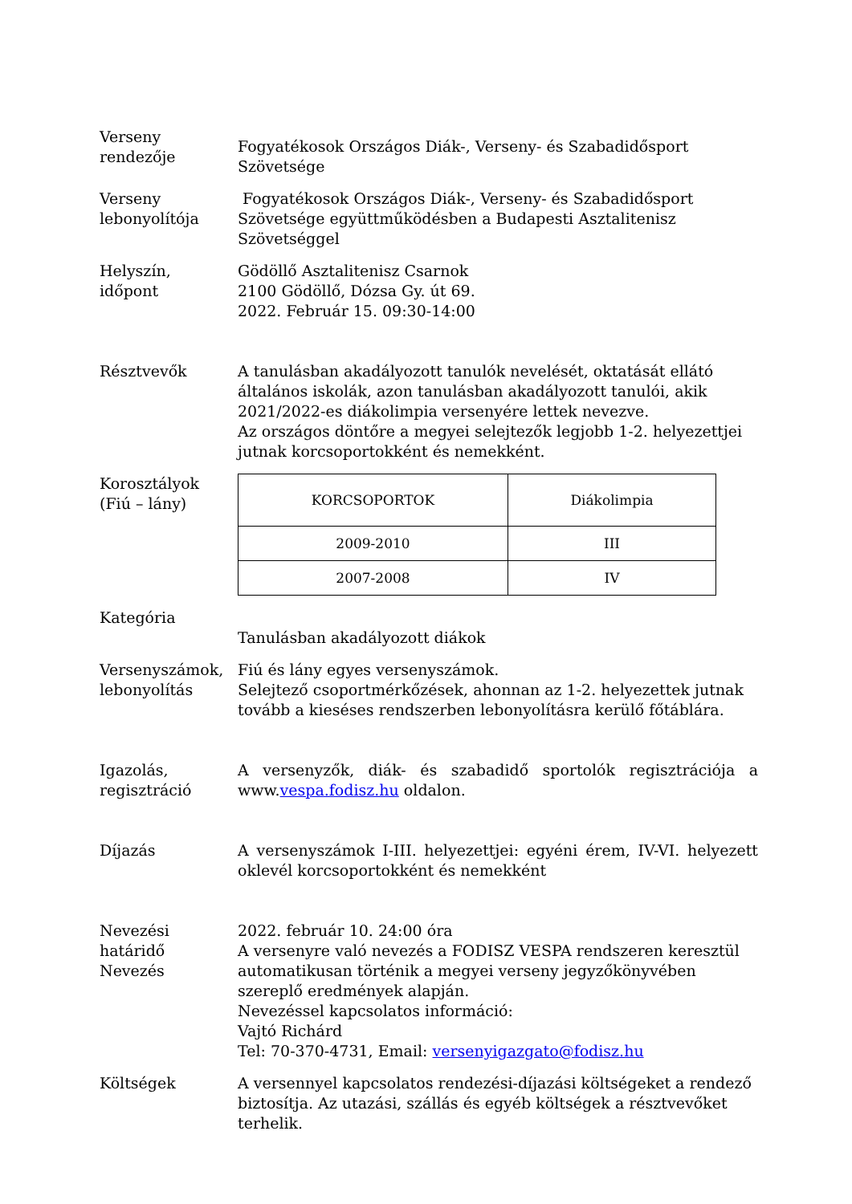Verseny
rendezője
Fogyatékosok Országos Diák-, Verseny- és Szabadidősport Szövetsége
Verseny
lebonyolítója
Fogyatékosok Országos Diák-, Verseny- és Szabadidősport Szövetsége együttműködésben a Budapesti Asztalitenisz Szövetséggel
Helyszín,
időpont
Gödöllő Asztalitenisz Csarnok
2100 Gödöllő, Dózsa Gy. út 69.
2022. Február 15. 09:30-14:00
Résztvevők A tanulásban akadályozott tanulók nevelését, oktatását ellátó általános iskolák, azon tanulásban akadályozott tanulói, akik 2021/2022-es diákolimpia versenyére lettek nevezve.
Az országos döntőre a megyei selejtezők legjobb 1-2. helyezettjei jutnak korcsoportokként és nemekként.
Korosztályok
(Fiú – lány)
| KORCSOPORTOK | Diákolimpia |
| 2009-2010 | III |
| 2007-2008 | IV |
Kategória
Tanulásban akadályozott diákok
Versenyszámok,
lebonyolítás
Fiú és lány egyes versenyszámok.
Selejtező csoportmérkőzések, ahonnan az 1-2. helyezettek jutnak tovább a kieséses rendszerben lebonyolításra kerülő főtáblára.
Igazolás,
regisztráció
A versenyzők, diák- és szabadidő sportolók regisztrációja a www.vespa.fodisz.hu oldalon.
Díjazás A versenyszámok I-III. helyezettjei: egyéni érem, IV-VI. helyezett oklevél korcsoportokként és nemekként
Nevezési
határidő
Nevezés
2022. február 10. 24:00 óra
A versenyre való nevezés a FODISZ VESPA rendszeren keresztül automatikusan történik a megyei verseny jegyzőkönyvében szereplő eredmények alapján.
Nevezéssel kapcsolatos információ:
Vajtó Richárd
Tel: 70-370-4731, Email: versenyigazgato@fodisz.hu
Költségek A versennyel kapcsolatos rendezési-díjazási költségeket a rendező biztosítja. Az utazási, szállás és egyéb költségek a résztvevőket terhelik.